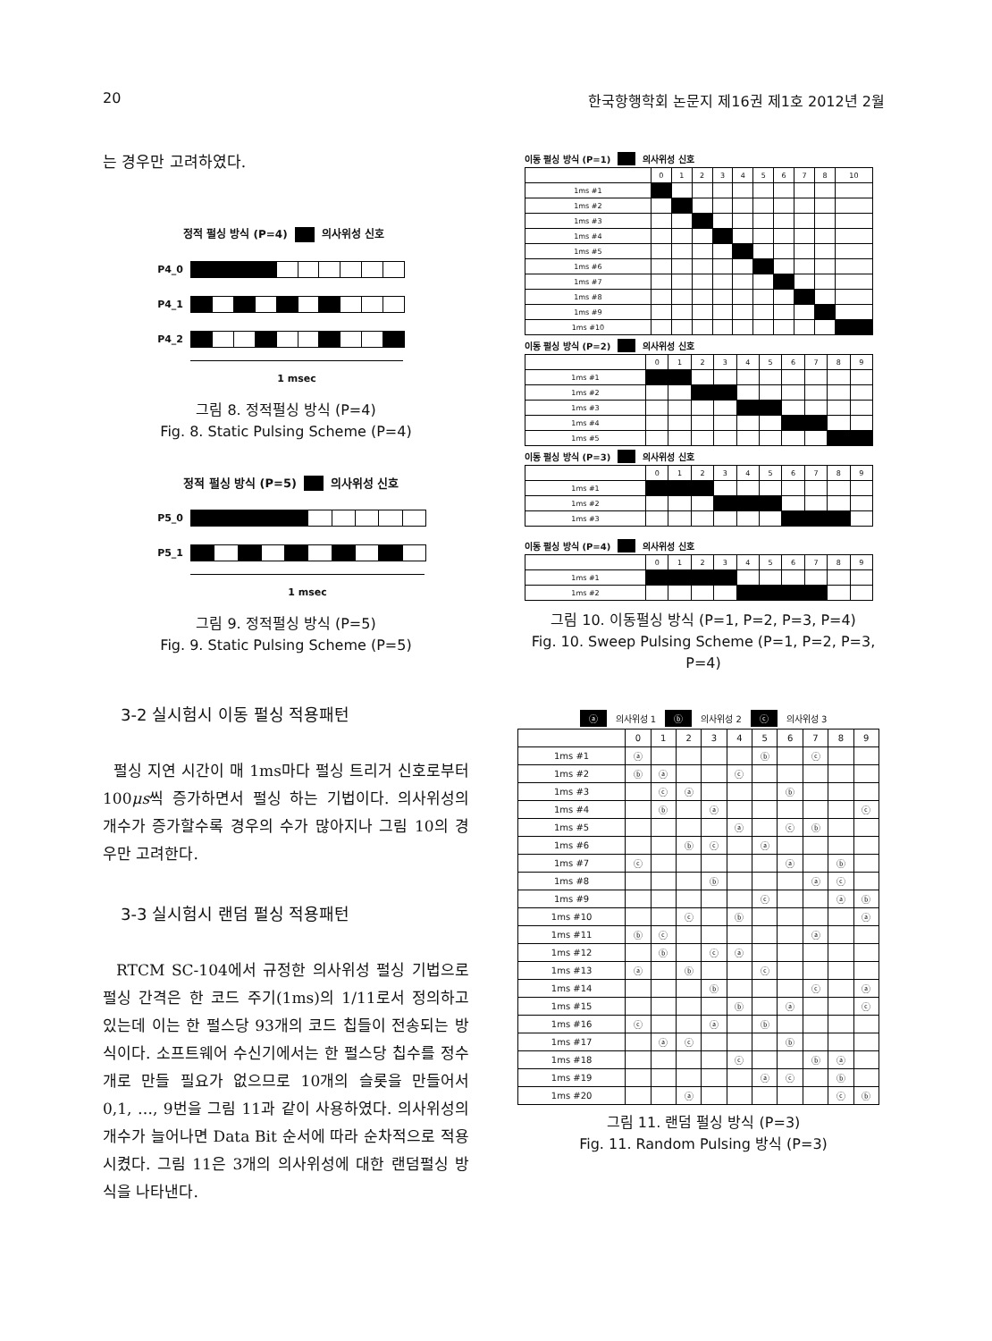20 한국항행학회 논문지 제16권 제1호 2012년 2월
는 경우만 고려하였다.
정적 펄싱 방식 (P=4) 의사위성 신호
P4_0
P4_1
P4_2
1 msec
그림 8. 정적펄싱 방식 (P=4)
Fig. 8. Static Pulsing Scheme (P=4)
정적 펄싱 방식 (P=5) 의사위성 신호
P5_0
P5_1
1 msec
그림 9. 정적펄싱 방식 (P=5)
Fig. 9. Static Pulsing Scheme (P=5)
3-2 실시험시 이동 펄싱 적용패턴
펄싱 지연 시간이 매 1ms마다 펄싱 트리거 신호로부터 100μs씩 증가하면서 펄싱 하는 기법이다. 의사위성의 개수가 증가할수록 경우의 수가 많아지나 그림 10의 경우만 고려한다.
3-3 실시험시 랜덤 펄싱 적용패턴
RTCM SC-104에서 규정한 의사위성 펄싱 기법으로 펄싱 간격은 한 코드 주기(1ms)의 1/11로서 정의하고 있는데 이는 한 펄스당 93개의 코드 칩들이 전송되는 방식이다. 소프트웨어 수신기에서는 한 펄스당 칩수를 정수개로 만들 필요가 없으므로 10개의 슬롯을 만들어서 0,1, …, 9번을 그림 11과 같이 사용하였다. 의사위성의 개수가 늘어나면 Data Bit 순서에 따라 순차적으로 적용 시켰다. 그림 11은 3개의 의사위성에 대한 랜덤펄싱 방식을 나타낸다.
이동 펄싱 방식 (P=1) 의사위성 신호
| | 0 | 1 | 2 | 3 | 4 | 5 | 6 | 7 | 8 | 10 |
| --- | --- | --- | --- | --- | --- | --- | --- | --- | --- | --- |
| 1ms #1 | | | | | | | | | | |
| 1ms #2 | | | | | | | | | | |
| 1ms #3 | | | | | | | | | | |
| 1ms #4 | | | | | | | | | | |
| 1ms #5 | | | | | | | | | | |
| 1ms #6 | | | | | | | | | | |
| 1ms #7 | | | | | | | | | | |
| 1ms #8 | | | | | | | | | | |
| 1ms #9 | | | | | | | | | | |
| 1ms #10 | | | | | | | | | | |
이동 펄싱 방식 (P=2) 의사위성 신호
| | 0 | 1 | 2 | 3 | 4 | 5 | 6 | 7 | 8 | 9 |
| --- | --- | --- | --- | --- | --- | --- | --- | --- | --- | --- |
| 1ms #1 | | | | | | | | | | |
| 1ms #2 | | | | | | | | | | |
| 1ms #3 | | | | | | | | | | |
| 1ms #4 | | | | | | | | | | |
| 1ms #5 | | | | | | | | | | |
이동 펄싱 방식 (P=3) 의사위성 신호
| | 0 | 1 | 2 | 3 | 4 | 5 | 6 | 7 | 8 | 9 |
| --- | --- | --- | --- | --- | --- | --- | --- | --- | --- | --- |
| 1ms #1 | | | | | | | | | | |
| 1ms #2 | | | | | | | | | | |
| 1ms #3 | | | | | | | | | | |
이동 펄싱 방식 (P=4) 의사위성 신호
| | 0 | 1 | 2 | 3 | 4 | 5 | 6 | 7 | 8 | 9 |
| --- | --- | --- | --- | --- | --- | --- | --- | --- | --- | --- |
| 1ms #1 | | | | | | | | | | |
| 1ms #2 | | | | | | | | | | |
그림 10. 이동펄싱 방식 (P=1, P=2, P=3, P=4)
Fig. 10. Sweep Pulsing Scheme (P=1, P=2, P=3, P=4)
ⓐ 의사위성 1 ⓑ 의사위성 2 ⓒ 의사위성 3
| | 0 | 1 | 2 | 3 | 4 | 5 | 6 | 7 | 8 | 9 |
| --- | --- | --- | --- | --- | --- | --- | --- | --- | --- | --- |
| 1ms #1 | ⓐ | | | | | ⓑ | | ⓒ | | |
| 1ms #2 | ⓑ | ⓐ | | | ⓒ | | | | | |
| 1ms #3 | | ⓒ | ⓐ | | | | ⓑ | | | |
| 1ms #4 | | ⓑ | | ⓐ | | | | | | ⓒ |
| 1ms #5 | | | | | ⓐ | | ⓒ | ⓑ | | |
| 1ms #6 | | | ⓑ | ⓒ | | ⓐ | | | | |
| 1ms #7 | ⓒ | | | | | | ⓐ | | ⓑ | |
| 1ms #8 | | | | ⓑ | | | | ⓐ | ⓒ | |
| 1ms #9 | | | | | | ⓒ | | | ⓐ | ⓑ |
| 1ms #10 | | | ⓒ | | ⓑ | | | | | ⓐ |
| 1ms #11 | ⓑ | ⓒ | | | | | | ⓐ | | |
| 1ms #12 | | ⓑ | | ⓒ | ⓐ | | | | | |
| 1ms #13 | ⓐ | | ⓑ | | | ⓒ | | | | |
| 1ms #14 | | | | ⓑ | | | | ⓒ | | ⓐ |
| 1ms #15 | | | | | ⓑ | | ⓐ | | | ⓒ |
| 1ms #16 | ⓒ | | | ⓐ | | ⓑ | | | | |
| 1ms #17 | | ⓐ | ⓒ | | | | ⓑ | | | |
| 1ms #18 | | | | | ⓒ | | | ⓑ | ⓐ | |
| 1ms #19 | | | | | | ⓐ | ⓒ | | ⓑ | |
| 1ms #20 | | | ⓐ | | | | | | ⓒ | ⓑ |
그림 11. 랜덤 펄싱 방식 (P=3)
Fig. 11. Random Pulsing 방식 (P=3)